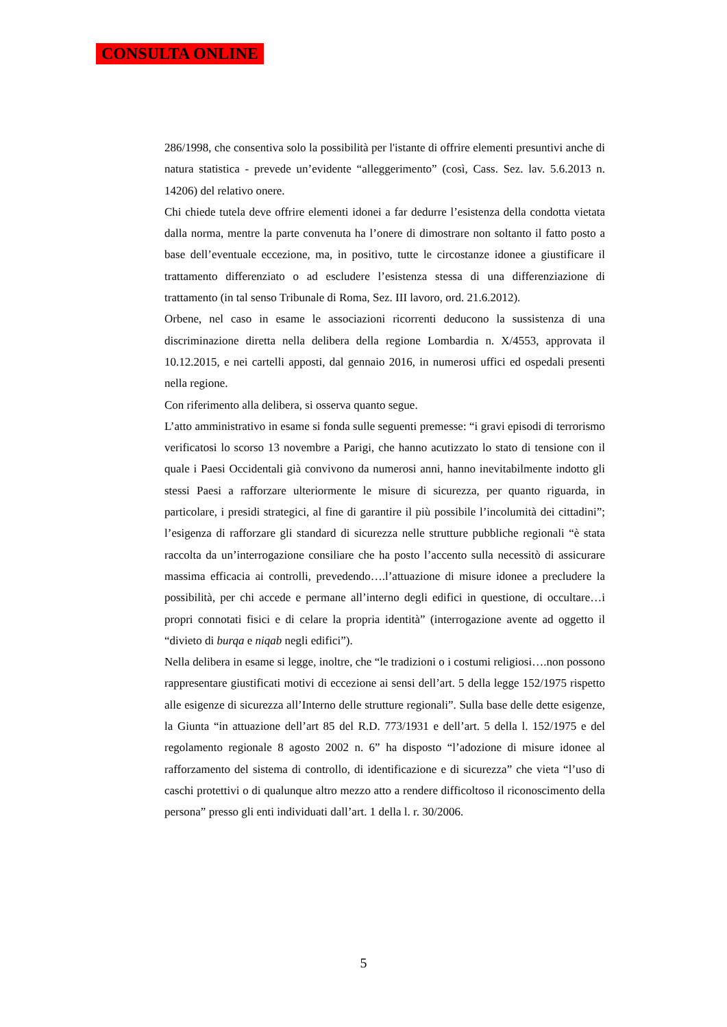CONSULTA ONLINE
286/1998, che consentiva solo la possibilità per l'istante di offrire elementi presuntivi anche di natura statistica - prevede un’evidente “alleggerimento” (così, Cass. Sez. lav. 5.6.2013 n. 14206) del relativo onere.
Chi chiede tutela deve offrire elementi idonei a far dedurre l’esistenza della condotta vietata dalla norma, mentre la parte convenuta ha l’onere di dimostrare non soltanto il fatto posto a base dell’eventuale eccezione, ma, in positivo, tutte le circostanze idonee a giustificare il trattamento differenziato o ad escludere l’esistenza stessa di una differenziazione di trattamento (in tal senso Tribunale di Roma, Sez. III lavoro, ord. 21.6.2012).
Orbene, nel caso in esame le associazioni ricorrenti deducono la sussistenza di una discriminazione diretta nella delibera della regione Lombardia n. X/4553, approvata il 10.12.2015, e nei cartelli apposti, dal gennaio 2016, in numerosi uffici ed ospedali presenti nella regione.
Con riferimento alla delibera, si osserva quanto segue.
L’atto amministrativo in esame si fonda sulle seguenti premesse: “i gravi episodi di terrorismo verificatosi lo scorso 13 novembre a Parigi, che hanno acutizzato lo stato di tensione con il quale i Paesi Occidentali già convivono da numerosi anni, hanno inevitabilmente indotto gli stessi Paesi a rafforzare ulteriormente le misure di sicurezza, per quanto riguarda, in particolare, i presidi strategici, al fine di garantire il più possibile l’incolumità dei cittadini”; l’esigenza di rafforzare gli standard di sicurezza nelle strutture pubbliche regionali “è stata raccolta da un’interrogazione consiliare che ha posto l’accento sulla necessitò di assicurare massima efficacia ai controlli, prevedendo….l’attuazione di misure idonee a precludere la possibilità, per chi accede e permane all’interno degli edifici in questione, di occultare…i propri connotati fisici e di celare la propria identità” (interrogazione avente ad oggetto il “divieto di burqa e niqab negli edifici”).
Nella delibera in esame si legge, inoltre, che “le tradizioni o i costumi religiosi….non possono rappresentare giustificati motivi di eccezione ai sensi dell’art. 5 della legge 152/1975 rispetto alle esigenze di sicurezza all’Interno delle strutture regionali”. Sulla base delle dette esigenze, la Giunta “in attuazione dell’art 85 del R.D. 773/1931 e dell’art. 5 della l. 152/1975 e del regolamento regionale 8 agosto 2002 n. 6” ha disposto “l’adozione di misure idonee al rafforzamento del sistema di controllo, di identificazione e di sicurezza” che vieta “l’uso di caschi protettivi o di qualunque altro mezzo atto a rendere difficoltoso il riconoscimento della persona” presso gli enti individuati dall’art. 1 della l. r. 30/2006.
5